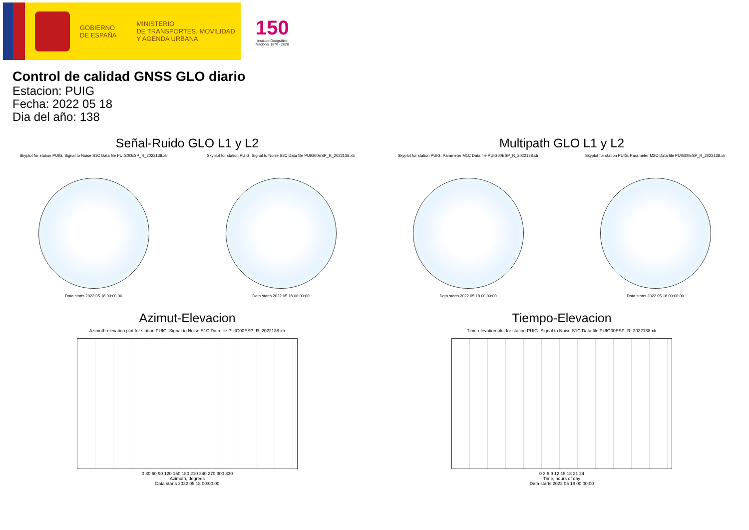GOBIERNO
DE ESPAÑA
MINISTERIO
DE TRANSPORTES, MOVILIDAD
Y AGENDA URBANA
150
Instituto Geográfico
Nacional 1870 · 2020
Control de calidad GNSS GLO diario
Estacion: PUIG
Fecha: 2022 05 18
Dia del año: 138
Señal-Ruido GLO L1 y L2
Skyplot for station PUIG. Signal to Noise S1C Data file PUIG00ESP_R_2022138.xtr
Data starts 2022 05 18 00:00:00
Skyplot for station PUIG. Signal to Noise S2C Data file PUIG00ESP_R_2022138.xtr
Data starts 2022 05 18 00:00:00
Multipath GLO L1 y L2
Skyplot for station PUIG. Parameter M1C Data file PUIG00ESP_R_2022138.xtr
Data starts 2022 05 18 00:00:00
Skyplot for station PUIG. Parameter M2C Data file PUIG00ESP_R_2022138.xtr
Data starts 2022 05 18 00:00:00
Azimut-Elevacion
Azimuth-elevation plot for station PUIG. Signal to Noise S1C Data file PUIG00ESP_R_2022138.xtr
0 30 60 90 120 150 180 210 240 270 300 330
Azimuth, degrees
Data starts 2022 05 18 00:00:00
Tiempo-Elevacion
Time-elevation plot for station PUIG. Signal to Noise S1C Data file PUIG00ESP_R_2022138.xtr
0 3 6 9 12 15 18 21 24
Time, hours of day
Data starts 2022 05 18 00:00:00